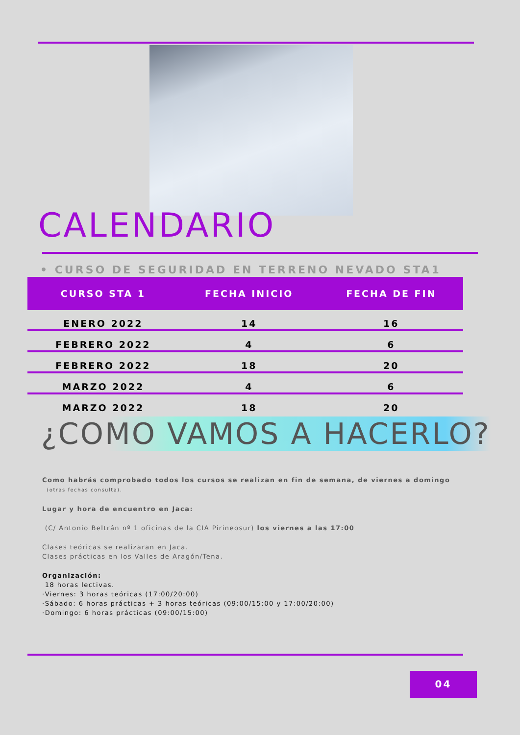CALENDARIO
• CURSO DE SEGURIDAD EN TERRENO NEVADO STA1
| CURSO STA 1 | FECHA INICIO | FECHA DE FIN |
| --- | --- | --- |
| ENERO 2022 | 14 | 16 |
| FEBRERO 2022 | 4 | 6 |
| FEBRERO 2022 | 18 | 20 |
| MARZO 2022 | 4 | 6 |
| MARZO 2022 | 18 | 20 |
¿COMO VAMOS A HACERLO?
Como habrás comprobado todos los cursos se realizan en fin de semana, de viernes a domingo
(otras fechas consulta).
Lugar y hora de encuentro en Jaca:
(C/ Antonio Beltrán nº 1 oficinas de la CIA Pirineosur) los viernes a las 17:00
Clases teóricas se realizaran en Jaca.
Clases prácticas en los Valles de Aragón/Tena.
Organización:
18 horas lectivas.
·Viernes: 3 horas teóricas (17:00/20:00)
·Sábado: 6 horas prácticas + 3 horas teóricas (09:00/15:00 y 17:00/20:00)
·Domingo: 6 horas prácticas (09:00/15:00)
04